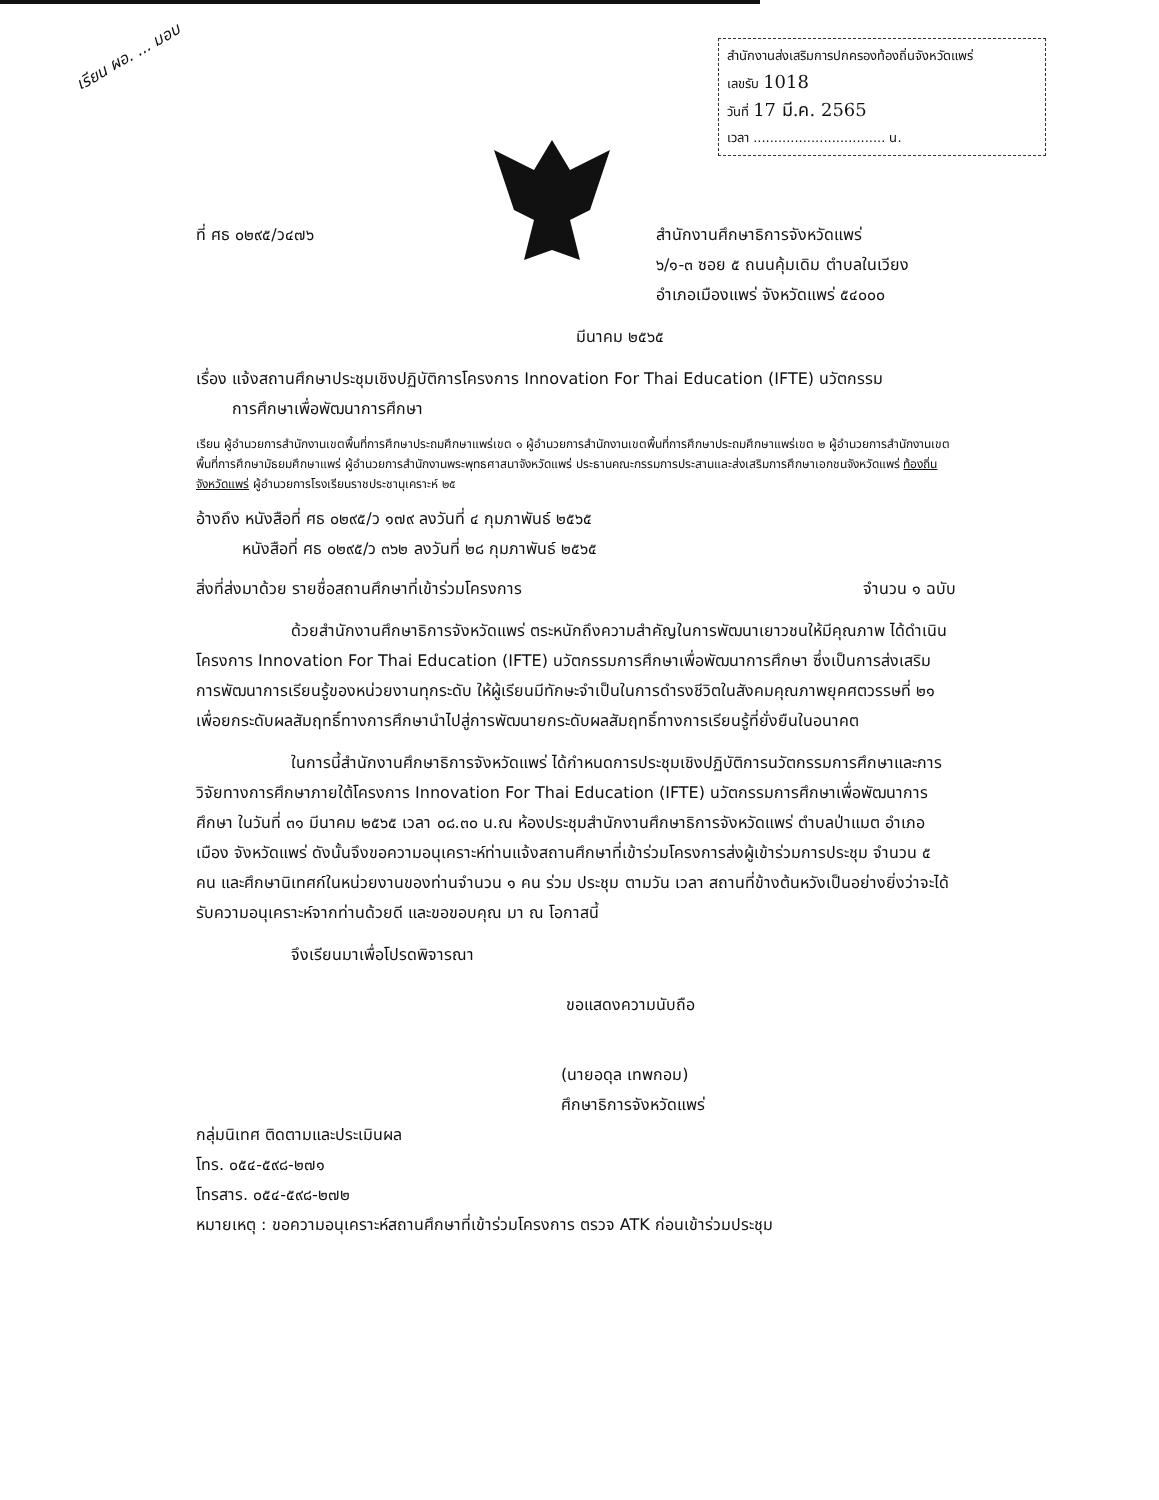เรียน ผอ. ... มอบ
สำนักงานส่งเสริมการปกครองท้องถิ่นจังหวัดแพร่
เลขรับ 1018
วันที่ 17 มี.ค. 2565
เวลา ................................ น.
ที่ ศธ ๐๒๙๕/ว๔๗๖ สำนักงานศึกษาธิการจังหวัดแพร่
๖/๑-๓ ซอย ๕ ถนนคุ้มเดิม ตำบลในเวียง
อำเภอเมืองแพร่ จังหวัดแพร่ ๕๔๐๐๐
มีนาคม ๒๕๖๕
เรื่อง แจ้งสถานศึกษาประชุมเชิงปฏิบัติการโครงการ Innovation For Thai Education (IFTE) นวัตกรรม
การศึกษาเพื่อพัฒนาการศึกษา
เรียน ผู้อำนวยการสำนักงานเขตพื้นที่การศึกษาประถมศึกษาแพร่เขต ๑ ผู้อำนวยการสำนักงานเขตพื้นที่การศึกษาประถมศึกษาแพร่เขต ๒ ผู้อำนวยการสำนักงานเขตพื้นที่การศึกษามัธยมศึกษาแพร่ ผู้อำนวยการสำนักงานพระพุทธศาสนาจังหวัดแพร่ ประธานคณะกรรมการประสานและส่งเสริมการศึกษาเอกชนจังหวัดแพร่ ท้องถิ่นจังหวัดแพร่ ผู้อำนวยการโรงเรียนราชประชานุเคราะห์ ๒๕
อ้างถึง หนังสือที่ ศธ ๐๒๙๕/ว ๑๗๙ ลงวันที่ ๔ กุมภาพันธ์ ๒๕๖๕
หนังสือที่ ศธ ๐๒๙๕/ว ๓๖๒ ลงวันที่ ๒๘ กุมภาพันธ์ ๒๕๖๕
สิ่งที่ส่งมาด้วย รายชื่อสถานศึกษาที่เข้าร่วมโครงการ
จำนวน ๑ ฉบับ
ด้วยสำนักงานศึกษาธิการจังหวัดแพร่ ตระหนักถึงความสำคัญในการพัฒนาเยาวชนให้มีคุณภาพ ได้ดำเนินโครงการ Innovation For Thai Education (IFTE) นวัตกรรมการศึกษาเพื่อพัฒนาการศึกษา ซึ่งเป็นการส่งเสริมการพัฒนาการเรียนรู้ของหน่วยงานทุกระดับ ให้ผู้เรียนมีทักษะจำเป็นในการดำรงชีวิตในสังคมคุณภาพยุคศตวรรษที่ ๒๑ เพื่อยกระดับผลสัมฤทธิ์ทางการศึกษานำไปสู่การพัฒนายกระดับผลสัมฤทธิ์ทางการเรียนรู้ที่ยั่งยืนในอนาคต
ในการนี้สำนักงานศึกษาธิการจังหวัดแพร่ ได้กำหนดการประชุมเชิงปฏิบัติการนวัตกรรมการศึกษาและการวิจัยทางการศึกษาภายใต้โครงการ Innovation For Thai Education (IFTE) นวัตกรรมการศึกษาเพื่อพัฒนาการศึกษา ในวันที่ ๓๑ มีนาคม ๒๕๖๕ เวลา ๐๘.๓๐ น.ณ ห้องประชุมสำนักงานศึกษาธิการจังหวัดแพร่ ตำบลป่าแมต อำเภอเมือง จังหวัดแพร่ ดังนั้นจึงขอความอนุเคราะห์ท่านแจ้งสถานศึกษาที่เข้าร่วมโครงการส่งผู้เข้าร่วมการประชุม จำนวน ๕ คน และศึกษานิเทศก์ในหน่วยงานของท่านจำนวน ๑ คน ร่วม ประชุม ตามวัน เวลา สถานที่ข้างต้นหวังเป็นอย่างยิ่งว่าจะได้รับความอนุเคราะห์จากท่านด้วยดี และขอขอบคุณ มา ณ โอกาสนี้
จึงเรียนมาเพื่อโปรดพิจารณา
ขอแสดงความนับถือ
(นายอดุล เทพกอม)
ศึกษาธิการจังหวัดแพร่
กลุ่มนิเทศ ติดตามและประเมินผล
โทร. ๐๕๔-๕๙๘-๒๗๑
โทรสาร. ๐๕๔-๕๙๘-๒๗๒
หมายเหตุ : ขอความอนุเคราะห์สถานศึกษาที่เข้าร่วมโครงการ ตรวจ ATK ก่อนเข้าร่วมประชุม